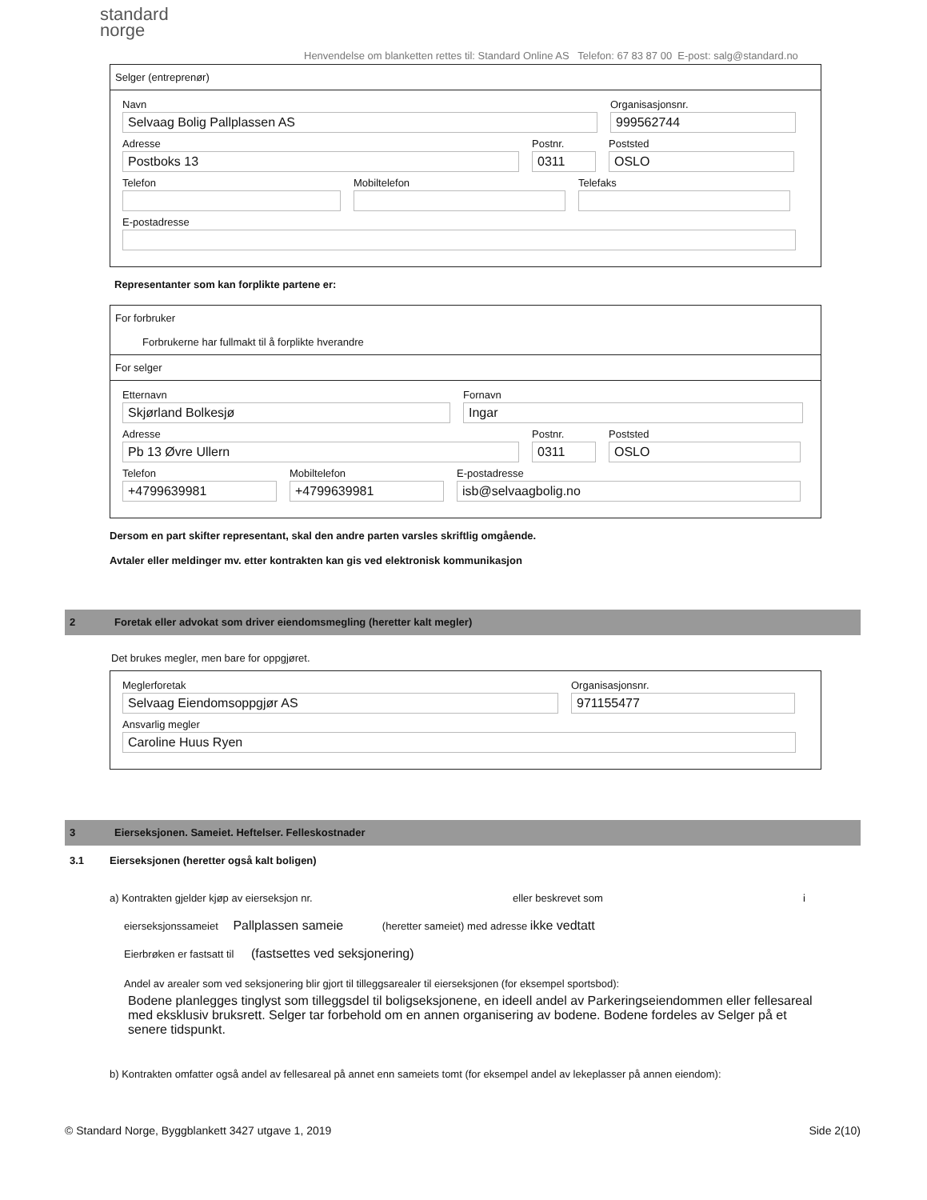standard
norge
Henvendelse om blanketten rettes til: Standard Online AS Telefon: 67 83 87 00 E-post: salg@standard.no
Selger (entreprenør)
Navn
Selvaag Bolig Pallplassen AS
Organisasjonsnr.
999562744
Adresse
Postboks 13
Postnr.
0311
Poststed
OSLO
Telefon Mobiltelefon Telefaks
E-postadresse
Representanter som kan forplikte partene er:
For forbruker
Forbrukerne har fullmakt til å forplikte hverandre
For selger
Etternavn
Skjørland Bolkesjø
Fornavn
Ingar
Adresse
Pb 13 Øvre Ullern
Postnr.
0311
Poststed
OSLO
Telefon
+4799639981
Mobiltelefon
+4799639981
E-postadresse
isb@selvaagbolig.no
Dersom en part skifter representant, skal den andre parten varsles skriftlig omgående.
Avtaler eller meldinger mv. etter kontrakten kan gis ved elektronisk kommunikasjon
2 Foretak eller advokat som driver eiendomsmegling (heretter kalt megler)
Det brukes megler, men bare for oppgjøret.
Meglerforetak
Selvaag Eiendomsoppgjør AS
Organisasjonsnr.
971155477
Ansvarlig megler
Caroline Huus Ryen
3 Eierseksjonen. Sameiet. Heftelser. Felleskostnader
3.1 Eierseksjonen (heretter også kalt boligen)
a) Kontrakten gjelder kjøp av eierseksjon nr. eller beskrevet som i
eierseksjonssameiet Pallplassen sameie (heretter sameiet) med adresse ikke vedtatt
Eierbrøken er fastsatt til (fastsettes ved seksjonering)
Andel av arealer som ved seksjonering blir gjort til tilleggsarealer til eierseksjonen (for eksempel sportsbod):
Bodene planlegges tinglyst som tilleggsdel til boligseksjonene, en ideell andel av Parkeringseiendommen eller fellesareal med eksklusiv bruksrett. Selger tar forbehold om en annen organisering av bodene. Bodene fordeles av Selger på et senere tidspunkt.
b) Kontrakten omfatter også andel av fellesareal på annet enn sameiets tomt (for eksempel andel av lekeplasser på annen eiendom):
© Standard Norge, Byggblankett 3427 utgave 1, 2019 Side 2(10)